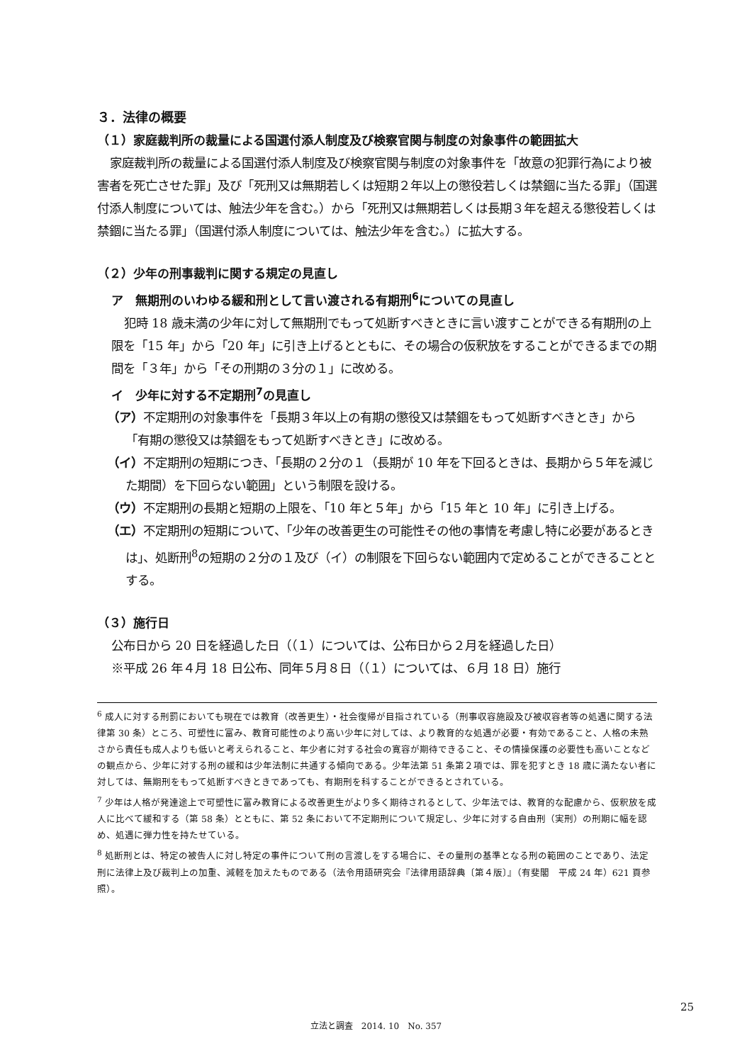３．法律の概要
（１）家庭裁判所の裁量による国選付添人制度及び検察官関与制度の対象事件の範囲拡大
家庭裁判所の裁量による国選付添人制度及び検察官関与制度の対象事件を「故意の犯罪行為により被害者を死亡させた罪」及び「死刑又は無期若しくは短期２年以上の懲役若しくは禁錮に当たる罪」（国選付添人制度については、触法少年を含む。）から「死刑又は無期若しくは長期３年を超える懲役若しくは禁錮に当たる罪」（国選付添人制度については、触法少年を含む。）に拡大する。
（２）少年の刑事裁判に関する規定の見直し
ア　無期刑のいわゆる緩和刑として言い渡される有期刑<sup>6</sup>についての見直し
犯時 18 歳未満の少年に対して無期刑でもって処断すべきときに言い渡すことができる有期刑の上限を「15 年」から「20 年」に引き上げるとともに、その場合の仮釈放をすることができるまでの期間を「３年」から「その刑期の３分の１」に改める。
イ　少年に対する不定期刑<sup>7</sup>の見直し
（ア）不定期刑の対象事件を「長期３年以上の有期の懲役又は禁錮をもって処断すべきとき」から「有期の懲役又は禁錮をもって処断すべきとき」に改める。
（イ）不定期刑の短期につき、「長期の２分の１（長期が 10 年を下回るときは、長期から５年を減じた期間）を下回らない範囲」という制限を設ける。
（ウ）不定期刑の長期と短期の上限を、「10 年と５年」から「15 年と 10 年」に引き上げる。
（エ）不定期刑の短期について、「少年の改善更生の可能性その他の事情を考慮し特に必要があるときは」、処断刑<sup>8</sup>の短期の２分の１及び（イ）の制限を下回らない範囲内で定めることができることとする。
（３）施行日
公布日から 20 日を経過した日（（１）については、公布日から２月を経過した日）
※平成 26 年４月 18 日公布、同年５月８日（（１）については、６月 18 日）施行
<sup>6</sup> 成人に対する刑罰においても現在では教育（改善更生）・社会復帰が目指されている（刑事収容施設及び被収容者等の処遇に関する法律第 30 条）ところ、可塑性に富み、教育可能性のより高い少年に対しては、より教育的な処遇が必要・有効であること、人格の未熟さから責任も成人よりも低いと考えられること、年少者に対する社会の寛容が期待できること、その情操保護の必要性も高いことなどの観点から、少年に対する刑の緩和は少年法制に共通する傾向である。少年法第 51 条第２項では、罪を犯すとき 18 歳に満たない者に対しては、無期刑をもって処断すべきときであっても、有期刑を科することができるとされている。
<sup>7</sup> 少年は人格が発達途上で可塑性に富み教育による改善更生がより多く期待されるとして、少年法では、教育的な配慮から、仮釈放を成人に比べて緩和する（第 58 条）とともに、第 52 条において不定期刑について規定し、少年に対する自由刑（実刑）の刑期に幅を認め、処遇に弾力性を持たせている。
<sup>8</sup> 処断刑とは、特定の被告人に対し特定の事件について刑の言渡しをする場合に、その量刑の基準となる刑の範囲のことであり、法定刑に法律上及び裁判上の加重、減軽を加えたものである（法令用語研究会『法律用語辞典〔第４版〕』（有斐閣　平成 24 年）621 頁参照）。
25
立法と調査　2014. 10　No. 357